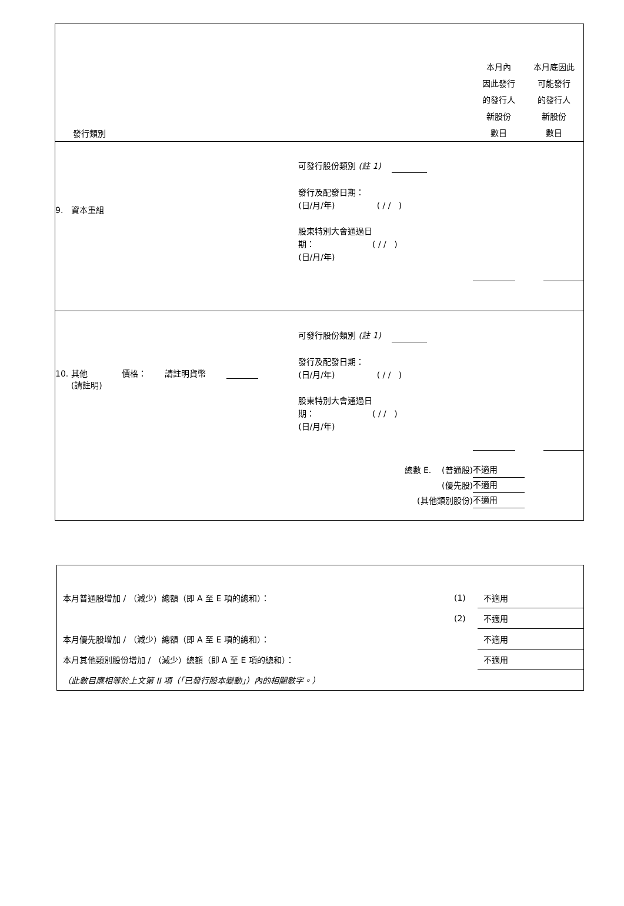| 發行類別 | | 本月內 因此發行 的發行人 新股份 數目 | 本月底因此 可能發行 的發行人 新股份 數目 |
| 9. 資本重組 | 可發行股份類別 (註 1) 發行及配發日期： (日/月/年) ( / / ) 股東特別大會通過日 期： ( / / ) (日/月/年) | | |
| 10. 其他 價格： 請註明貨幣 (請註明) | 可發行股份類別 (註 1) 發行及配發日期： (日/月/年) ( / / ) 股東特別大會通過日 期： ( / / ) (日/月/年) | | |
| 總數 E. (普通股) (優先股) (其他類別股份) | | 不適用 不適用 不適用 | |
| 本月普通股增加 / （減少）總額（即 A 至 E 項的總和）： | (1) | 不適用 |
| | (2) | 不適用 |
| 本月優先股增加 / （減少）總額（即 A 至 E 項的總和）： | | 不適用 |
| 本月其他類別股份增加 / （減少）總額（即 A 至 E 項的總和）： | | 不適用 |
| （此數目應相等於上文第 II 項（「已發行股本變動」）內的相關數字。） | | |